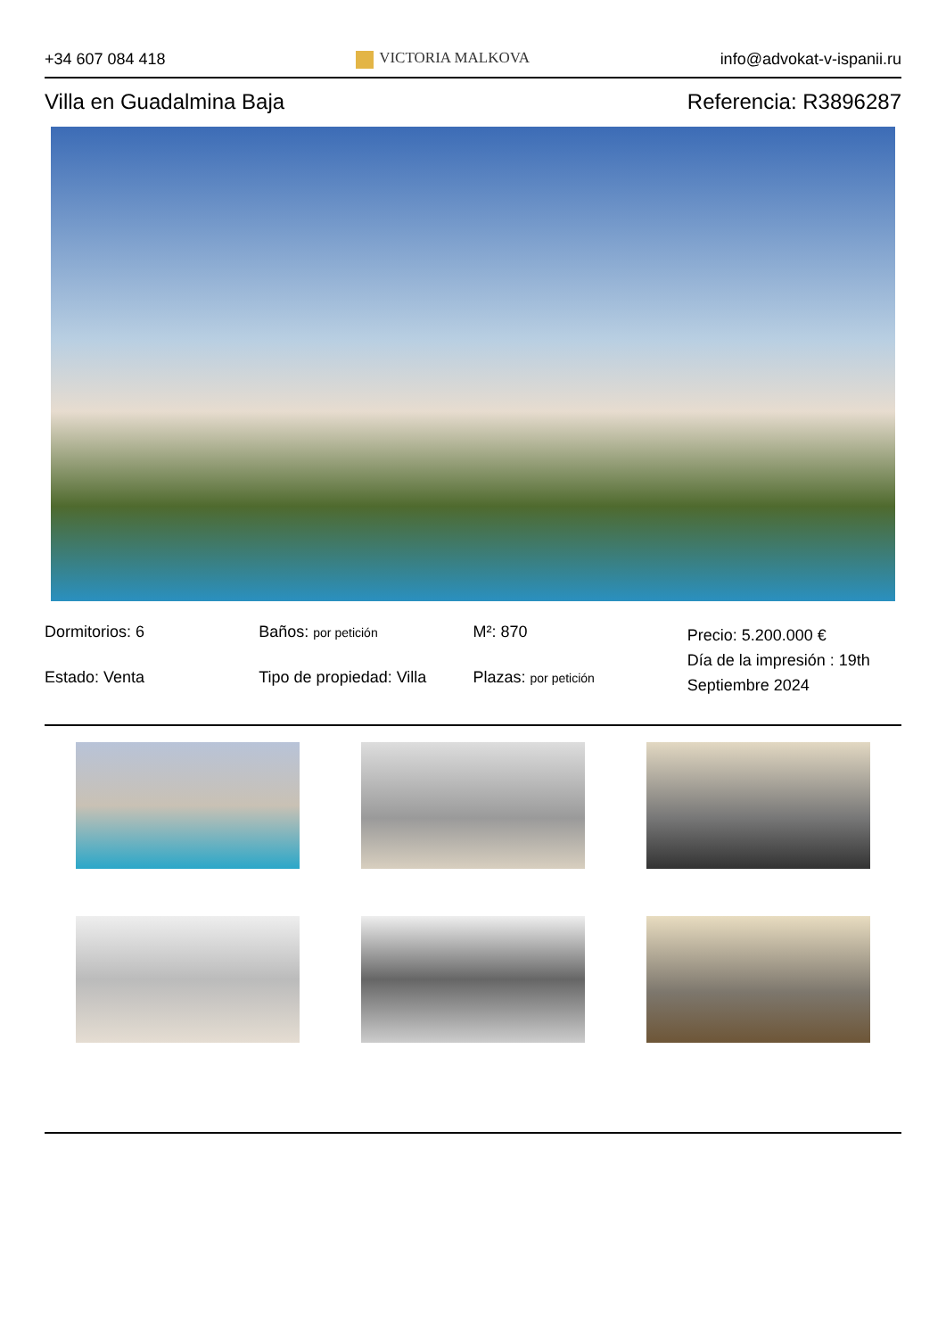+34 607 084 418 VICTORIA MALKOVA info@advokat-v-ispanii.ru
Villa en Guadalmina Baja Referencia: R3896287
Dormitorios: 6
Baños: por petición
M²: 870
Precio: 5.200.000 €
Día de la impresión : 19th Septiembre 2024
Estado: Venta
Tipo de propiedad: Villa
Plazas: por petición